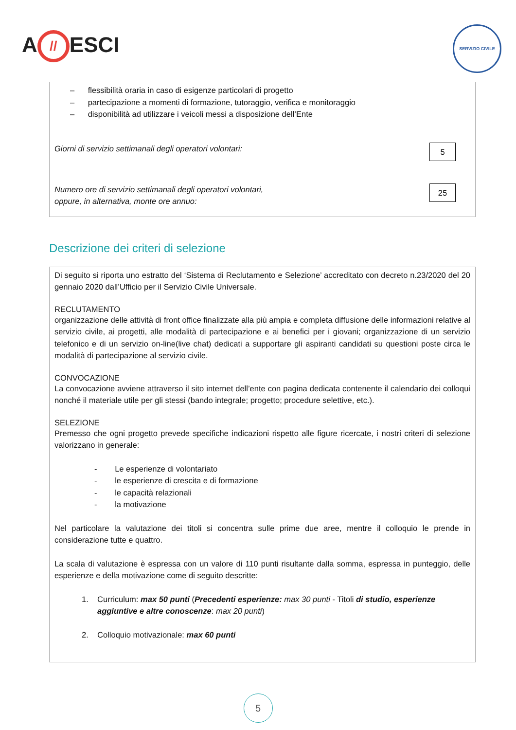A // ESCI
SERVIZIO CIVILE
– flessibilità oraria in caso di esigenze particolari di progetto
– partecipazione a momenti di formazione, tutoraggio, verifica e monitoraggio
– disponibilità ad utilizzare i veicoli messi a disposizione dell’Ente
Giorni di servizio settimanali degli operatori volontari:
5
Numero ore di servizio settimanali degli operatori volontari,
oppure, in alternativa, monte ore annuo:
25
Descrizione dei criteri di selezione
Di seguito si riporta uno estratto del ‘Sistema di Reclutamento e Selezione’ accreditato con decreto n.23/2020 del 20 gennaio 2020 dall’Ufficio per il Servizio Civile Universale.
RECLUTAMENTO
organizzazione delle attività di front office finalizzate alla più ampia e completa diffusione delle informazioni relative al servizio civile, ai progetti, alle modalità di partecipazione e ai benefici per i giovani; organizzazione di un servizio telefonico e di un servizio on-line(live chat) dedicati a supportare gli aspiranti candidati su questioni poste circa le modalità di partecipazione al servizio civile.
CONVOCAZIONE
La convocazione avviene attraverso il sito internet dell’ente con pagina dedicata contenente il calendario dei colloqui nonché il materiale utile per gli stessi (bando integrale; progetto; procedure selettive, etc.).
SELEZIONE
Premesso che ogni progetto prevede specifiche indicazioni rispetto alle figure ricercate, i nostri criteri di selezione valorizzano in generale:
- Le esperienze di volontariato
- le esperienze di crescita e di formazione
- le capacità relazionali
- la motivazione
Nel particolare la valutazione dei titoli si concentra sulle prime due aree, mentre il colloquio le prende in considerazione tutte e quattro.
La scala di valutazione è espressa con un valore di 110 punti risultante dalla somma, espressa in punteggio, delle esperienze e della motivazione come di seguito descritte:
1. Curriculum: max 50 punti (Precedenti esperienze: max 30 punti - Titoli di studio, esperienze aggiuntive e altre conoscenze: max 20 punti)
2. Colloquio motivazionale: max 60 punti
5